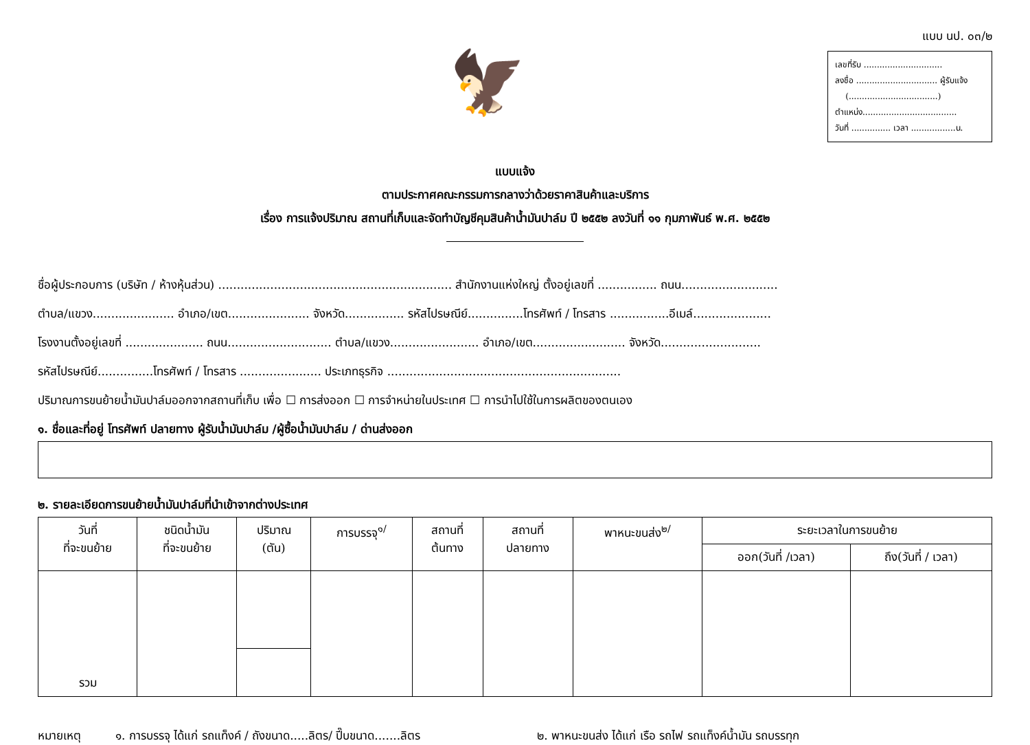🦅
แบบ นป. ๐๓/๒
เลขที่รับ ..............................
ลงชื่อ ............................... ผู้รับแจ้ง
(..................................)
ตำแหน่ง....................................
วันที่ ............... เวลา .................น.
แบบแจ้ง
ตามประกาศคณะกรรมการกลางว่าด้วยราคาสินค้าและบริการ
เรื่อง การแจ้งปริมาณ สถานที่เก็บและจัดทำบัญชีคุมสินค้าน้ำมันปาล์ม ปี ๒๕๕๒ ลงวันที่ ๑๑ กุมภาพันธ์ พ.ศ. ๒๕๕๒
ชื่อผู้ประกอบการ (บริษัท / ห้างหุ้นส่วน) ............................................................... สำนักงานแห่งใหญ่ ตั้งอยู่เลขที่ ................ ถนน..........................
ตำบล/แขวง...................... อำเภอ/เขต...................... จังหวัด................ รหัสไปรษณีย์...............โทรศัพท์ / โทรสาร ................อีเมล์.....................
โรงงานตั้งอยู่เลขที่ ..................... ถนน............................ ตำบล/แขวง........................ อำเภอ/เขต......................... จังหวัด...........................
รหัสไปรษณีย์...............โทรศัพท์ / โทรสาร ...................... ประเภทธุรกิจ ...............................................................
ปริมาณการขนย้ายน้ำมันปาล์มออกจากสถานที่เก็บ เพื่อ ☐ การส่งออก ☐ การจำหน่ายในประเทศ ☐ การนำไปใช้ในการผลิตของตนเอง
๑. ชื่อและที่อยู่ โทรศัพท์ ปลายทาง ผู้รับน้ำมันปาล์ม /ผู้ซื้อน้ำมันปาล์ม / ด่านส่งออก
๒. รายละเอียดการขนย้ายน้ำมันปาล์มที่นำเข้าจากต่างประเทศ
| วันที่ ที่จะขนย้าย | ชนิดน้ำมัน ที่จะขนย้าย | ปริมาณ (ตัน) | การบรรจุ<sup>๑/</sup> | สถานที่ ต้นทาง | สถานที่ ปลายทาง | พาหนะขนส่ง<sup>๒/</sup> | ระยะเวลาในการขนย้าย | |
| --- | --- | --- | --- | --- | --- | --- | --- | --- |
| | | | | | | | ออก(วันที่ /เวลา) | ถึง(วันที่ / เวลา) |
| รวม | | | | | | | | |
หมายเหตุ ๑. การบรรจุ ได้แก่ รถแท็งค์ / ถังขนาด.....ลิตร/ ปี๊บขนาด.......ลิตร ๒. พาหนะขนส่ง ได้แก่ เรือ รถไฟ รถแท็งค์น้ำมัน รถบรรทุก